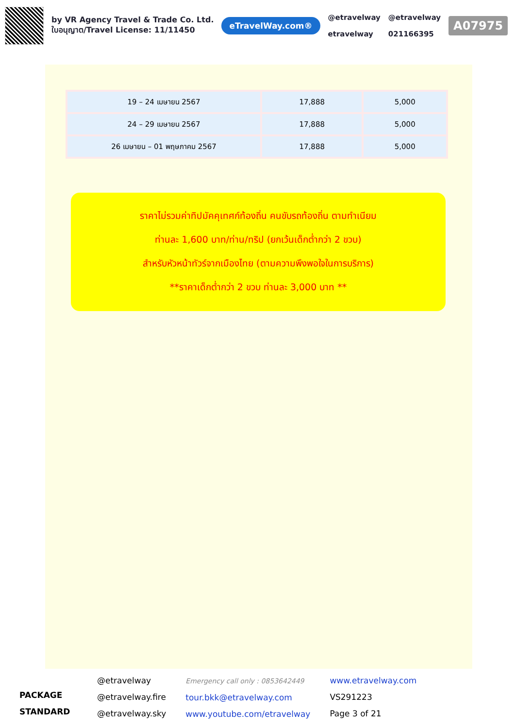by VR Agency Travel & Trade Co. Ltd.
ใบอนุญาต/Travel License: 11/11450
eTravelWay.com®
@etravelway
etravelway
@etravelway
021166395
A07975
| 19 – 24 เมษายน 2567 | 17,888 | 5,000 |
| 24 – 29 เมษายน 2567 | 17,888 | 5,000 |
| 26 เมษายน – 01 พฤษภาคม 2567 | 17,888 | 5,000 |
ราคาไม่รวมค่าทิปมัคคุเทศก์ท้องถิ่น คนขับรถท้องถิ่น ตามทำเนียม
ท่านละ 1,600 บาท/ท่าน/ทริป (ยกเว้นเด็กต่ำกว่า 2 ขวบ)
สำหรับหัวหน้าทัวร์จากเมืองไทย (ตามความพึงพอใจในการบริการ)
**ราคาเด็กต่ำกว่า 2 ขวบ ท่านละ 3,000 บาท **
PACKAGE STANDARD
@etravelway
@etravelway.fire
@etravelway.sky
Emergency call only : 0853642449
tour.bkk@etravelway.com
www.youtube.com/etravelway
www.etravelway.com
VS291223
Page 3 of 21